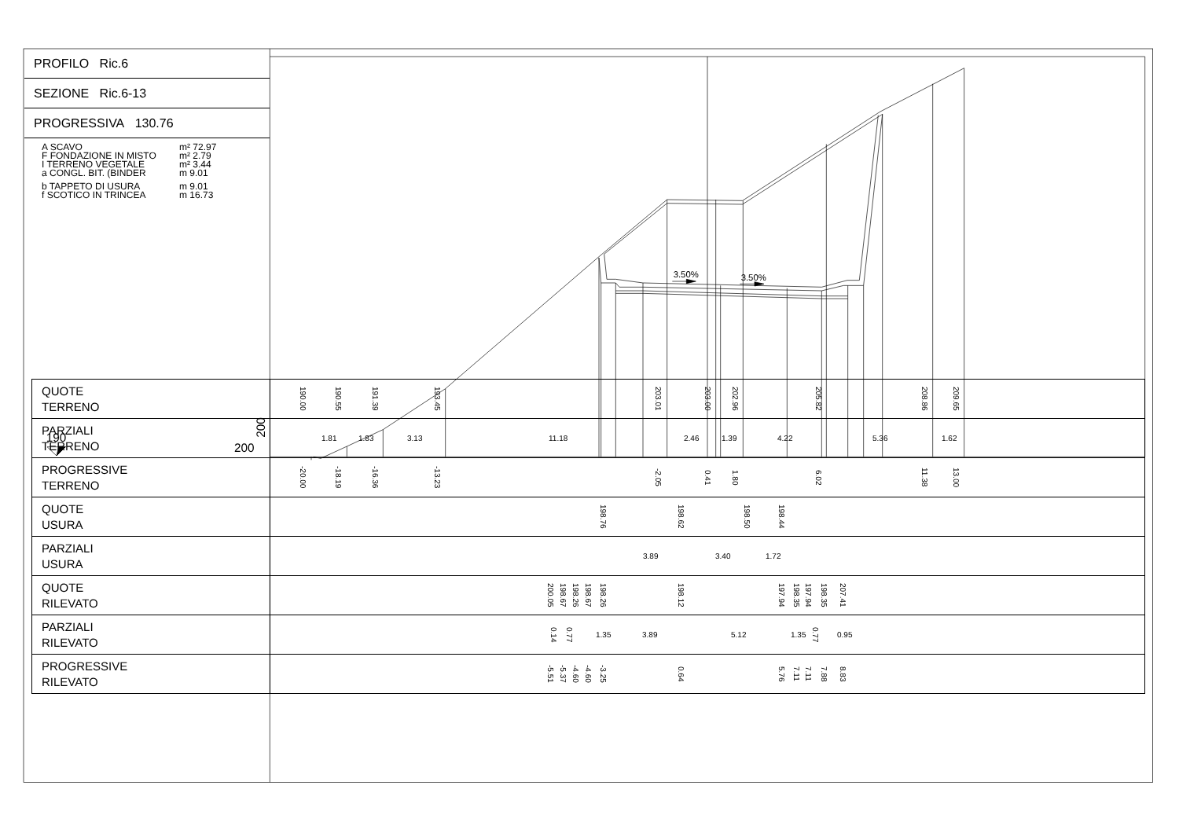3.50%
3.50%
190
200
200
PROFILO Ric.6
SEZIONE Ric.6-13
PROGRESSIVA 130.76
A SCAVO m² 72.97
F FONDAZIONE IN MISTO m² 2.79
I TERRENO VEGETALE m² 3.44
a CONGL. BIT. (BINDER m 9.01
b TAPPETO DI USURA m 9.01
f SCOTICO IN TRINCEA m 16.73
| QUOTE TERRENO | 190.00 190.55 191.39 193.45 203.01 203.00 202.96 205.82 208.86 209.65 |
| PARZIALI TERRENO | 1.81 1.83 3.13 11.18 2.46 1.39 4.22 5.36 1.62 |
| PROGRESSIVE TERRENO | -20.00 -18.19 -16.36 -13.23 -2.05 0.41 1.80 6.02 11.38 13.00 |
| QUOTE USURA | 198.76 198.62 198.50 198.44 |
| PARZIALI USURA | 3.89 3.40 1.72 |
| QUOTE RILEVATO | 200.05 198.67 198.26 198.67 198.26 198.12 197.94 198.35 197.94 198.35 207.41 |
| PARZIALI RILEVATO | 0.14 0.77 1.35 3.89 5.12 1.35 0.77 0.95 |
| PROGRESSIVE RILEVATO | -5.51 -5.37 -4.60 -4.60 -3.25 0.64 5.76 7.11 7.11 7.88 8.83 |